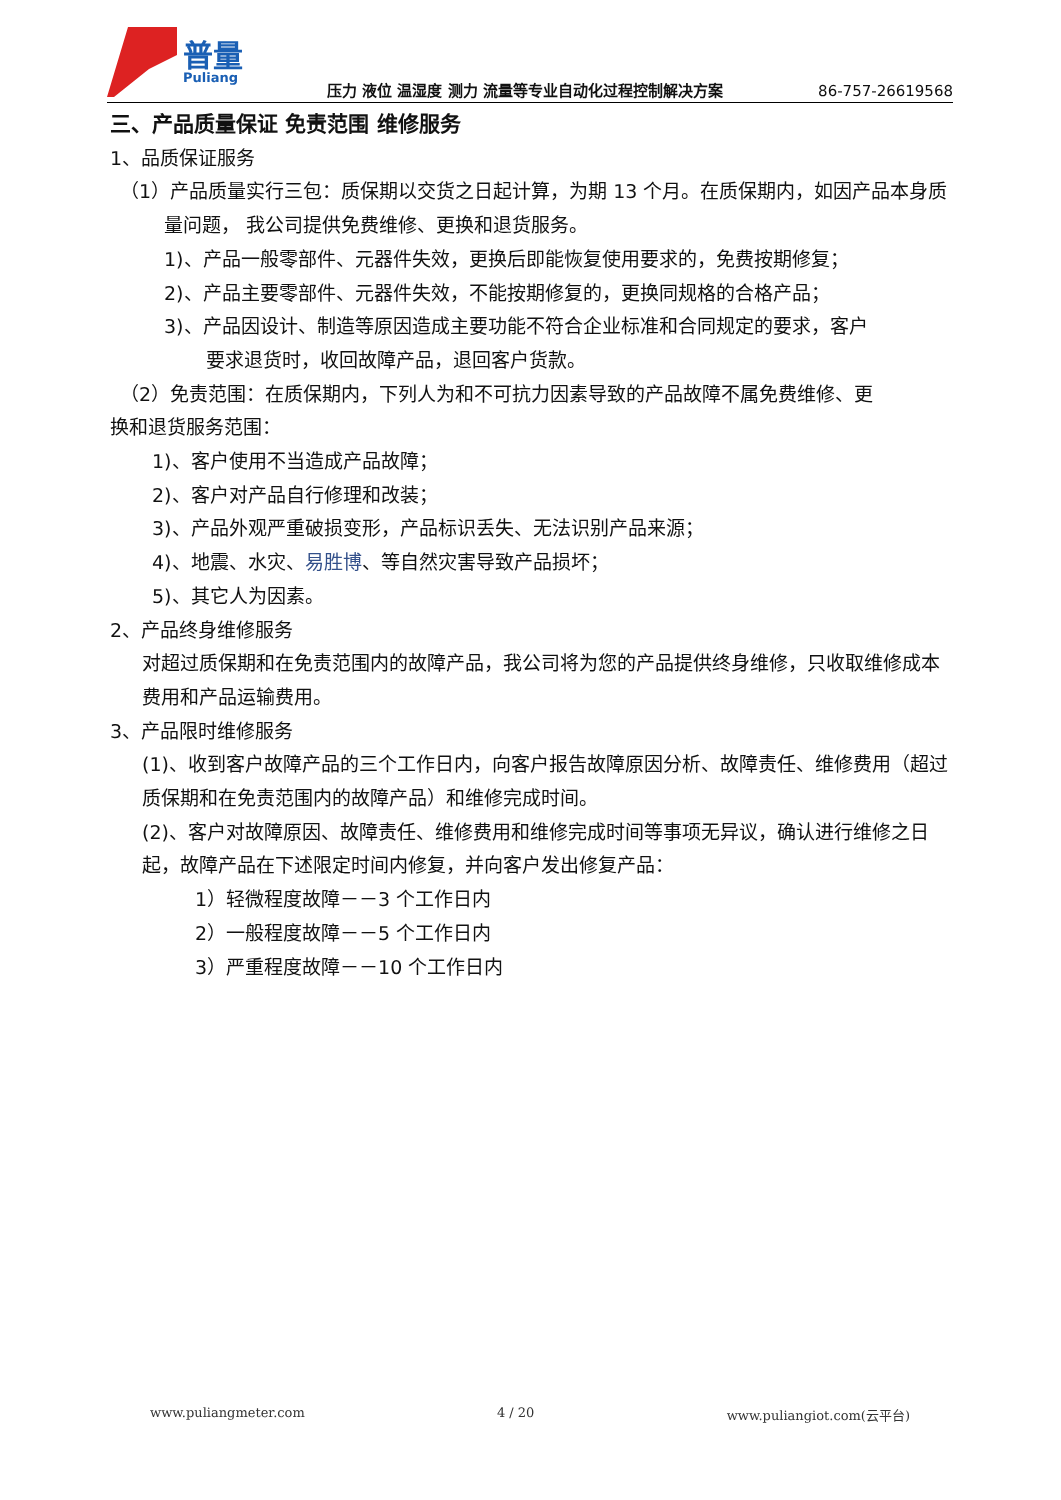普量
Puliang
压力 液位 温湿度 测力 流量等专业自动化过程控制解决方案
86-757-26619568
三、产品质量保证 免责范围 维修服务
1、品质保证服务
（1）产品质量实行三包：质保期以交货之日起计算，为期 13 个月。在质保期内，如因产品本身质量问题， 我公司提供免费维修、更换和退货服务。
1)、产品一般零部件、元器件失效，更换后即能恢复使用要求的，免费按期修复；
2)、产品主要零部件、元器件失效，不能按期修复的，更换同规格的合格产品；
3)、产品因设计、制造等原因造成主要功能不符合企业标准和合同规定的要求，客户
要求退货时，收回故障产品，退回客户货款。
（2）免责范围：在质保期内，下列人为和不可抗力因素导致的产品故障不属免费维修、更
换和退货服务范围：
1)、客户使用不当造成产品故障；
2)、客户对产品自行修理和改装；
3)、产品外观严重破损变形，产品标识丢失、无法识别产品来源；
4)、地震、水灾、易胜博、等自然灾害导致产品损坏；
5)、其它人为因素。
2、产品终身维修服务
对超过质保期和在免责范围内的故障产品，我公司将为您的产品提供终身维修，只收取维修成本费用和产品运输费用。
3、产品限时维修服务
(1)、收到客户故障产品的三个工作日内，向客户报告故障原因分析、故障责任、维修费用（超过质保期和在免责范围内的故障产品）和维修完成时间。
(2)、客户对故障原因、故障责任、维修费用和维修完成时间等事项无异议，确认进行维修之日起，故障产品在下述限定时间内修复，并向客户发出修复产品：
1）轻微程度故障－－3 个工作日内
2）一般程度故障－－5 个工作日内
3）严重程度故障－－10 个工作日内
www.puliangmeter.com 4 / 20 www.puliangiot.com(云平台)